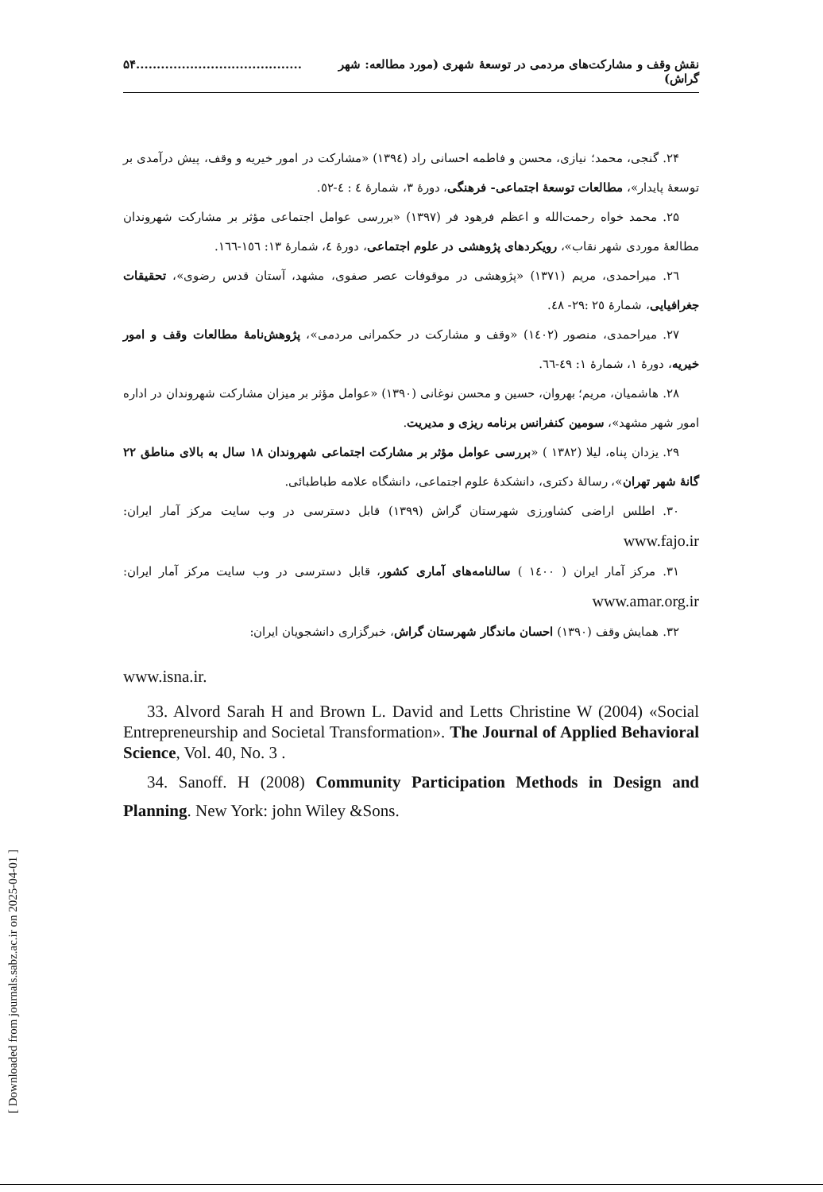[ Downloaded from journals.sabz.ac.ir on 2025-04-01 ]
نقش وقف و مشارکت‌های مردمی در توسعهٔ شهری (مورد مطالعه: شهر گراش)........................................۵۴
۲۴. گنجی، محمد؛ نیازی، محسن و فاطمه احسانی راد (۱۳۹٤) «مشارکت در امور خیریه و وقف، پیش درآمدی بر توسعهٔ پایدار»، مطالعات توسعهٔ اجتماعی- فرهنگی، دورهٔ ۳، شمارهٔ ٤ : ٤-٥٢.
۲۵. محمد خواه رحمت‌الله و اعظم فرهود فر (۱۳۹۷) «بررسی عوامل اجتماعی مؤثر بر مشارکت شهروندان مطالعهٔ موردی شهر نقاب»، رویکردهای پژوهشی در علوم اجتماعی، دورهٔ ٤، شمارهٔ ۱۳: ۱٥٦-۱٦٦.
۲٦. میراحمدی، مریم (۱۳۷۱) «پژوهشی در موقوفات عصر صفوی، مشهد، آستان قدس رضوی»، تحقیقات جغرافیایی، شمارهٔ ۲٥ :۲۹- ٤۸.
۲۷. میراحمدی، منصور (۱٤۰۲) «وقف و مشارکت در حکمرانی مردمی»، پژوهش‌نامهٔ مطالعات وقف و امور خیریه، دورهٔ ۱، شمارهٔ ۱: ٤۹-٦٦.
۲۸. هاشمیان، مریم؛ بهروان، حسین و محسن نوغانی (۱۳۹۰) «عوامل مؤثر بر میزان مشارکت شهروندان در اداره امور شهر مشهد»، سومین کنفرانس برنامه ریزی و مدیریت.
۲۹. یزدان پناه، لیلا (۱۳۸۲ ) «بررسی عوامل مؤثر بر مشارکت اجتماعی شهروندان ۱۸ سال به بالای مناطق ۲۲ گانهٔ شهر تهران»، رسالهٔ دکتری، دانشکدهٔ علوم اجتماعی، دانشگاه علامه طباطبائی.
۳۰. اطلس اراضی کشاورزی شهرستان گراش (۱۳۹۹) قابل دسترسی در وب سایت مرکز آمار ایران: www.fajo.ir
۳۱. مرکز آمار ایران ( ۱٤۰۰ ) سالنامه‌های آماری کشور، قابل دسترسی در وب سایت مرکز آمار ایران: www.amar.org.ir
۳۲. همایش وقف (۱۳۹۰) احسان ماندگار شهرستان گراش، خبرگزاری دانشجویان ایران:
www.isna.ir.
33. Alvord Sarah H and Brown L. David and Letts Christine W (2004) «Social Entrepreneurship and Societal Transformation». The Journal of Applied Behavioral Science, Vol. 40, No. 3 .
34. Sanoff. H (2008) Community Participation Methods in Design and Planning. New York: john Wiley &Sons.